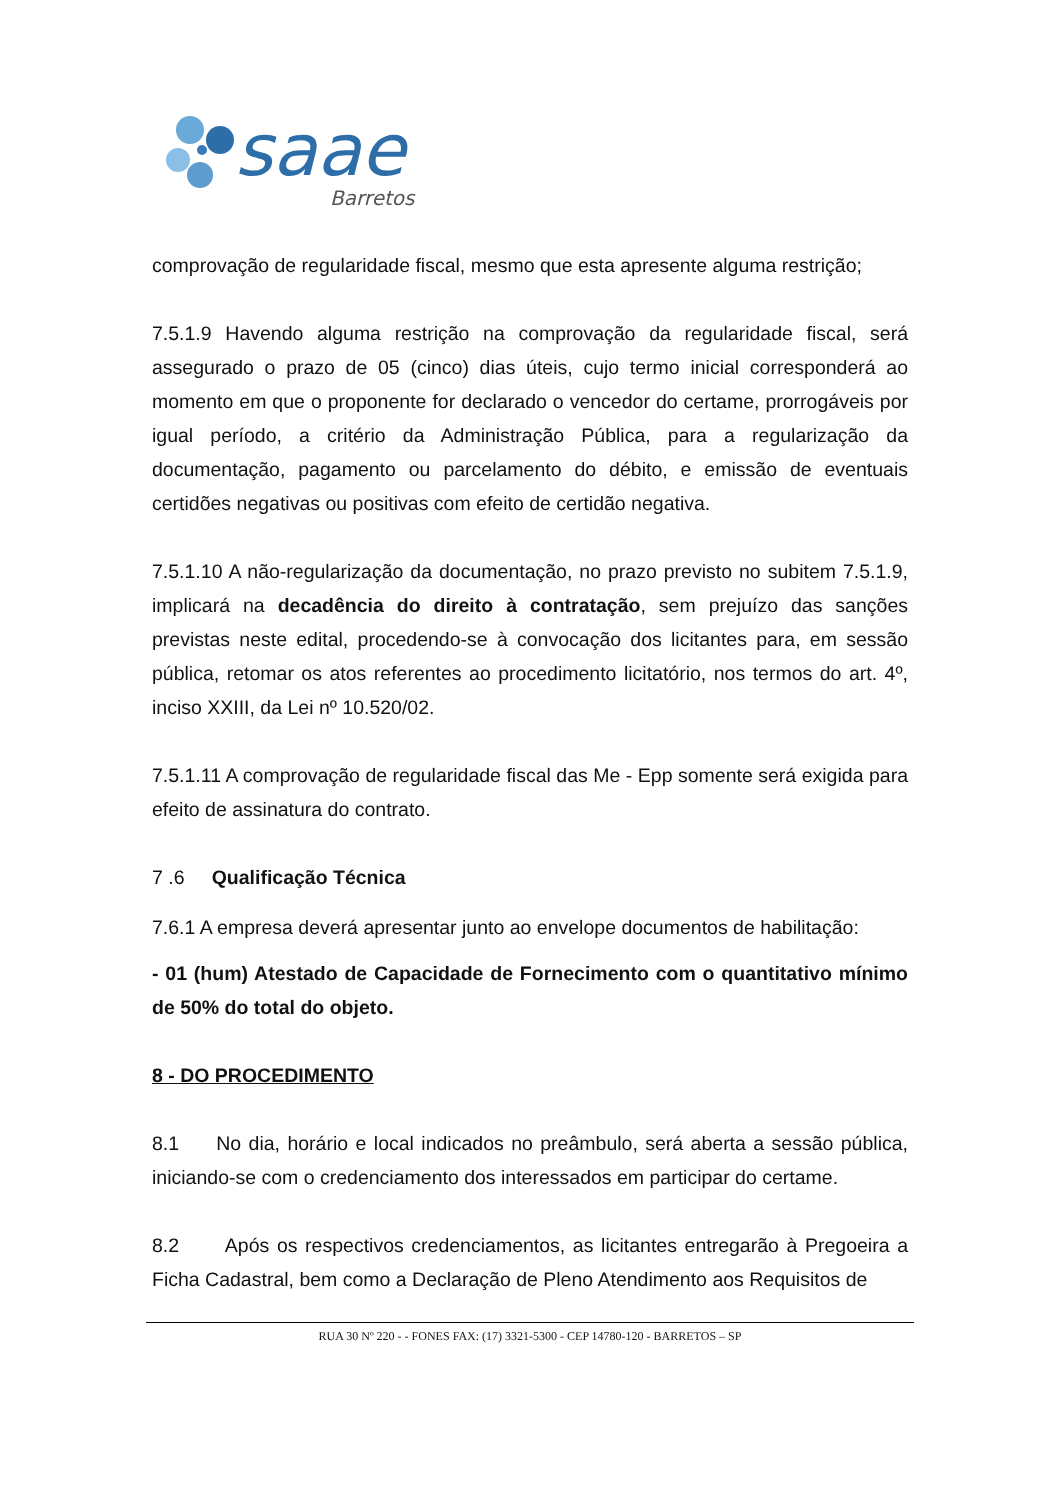saae
Barretos
comprovação de regularidade fiscal, mesmo que esta apresente alguma restrição;
7.5.1.9 Havendo alguma restrição na comprovação da regularidade fiscal, será assegurado o prazo de 05 (cinco) dias úteis, cujo termo inicial corresponderá ao momento em que o proponente for declarado o vencedor do certame, prorrogáveis por igual período, a critério da Administração Pública, para a regularização da documentação, pagamento ou parcelamento do débito, e emissão de eventuais certidões negativas ou positivas com efeito de certidão negativa.
7.5.1.10 A não-regularização da documentação, no prazo previsto no subitem 7.5.1.9, implicará na decadência do direito à contratação, sem prejuízo das sanções previstas neste edital, procedendo-se à convocação dos licitantes para, em sessão pública, retomar os atos referentes ao procedimento licitatório, nos termos do art. 4º, inciso XXIII, da Lei nº 10.520/02.
7.5.1.11 A comprovação de regularidade fiscal das Me - Epp somente será exigida para efeito de assinatura do contrato.
7 .6 Qualificação Técnica
7.6.1 A empresa deverá apresentar junto ao envelope documentos de habilitação:
- 01 (hum) Atestado de Capacidade de Fornecimento com o quantitativo mínimo de 50% do total do objeto.
8 - DO PROCEDIMENTO
8.1 No dia, horário e local indicados no preâmbulo, será aberta a sessão pública, iniciando-se com o credenciamento dos interessados em participar do certame.
8.2 Após os respectivos credenciamentos, as licitantes entregarão à Pregoeira a Ficha Cadastral, bem como a Declaração de Pleno Atendimento aos Requisitos de
RUA 30 Nº 220 - - FONES FAX: (17) 3321-5300 - CEP 14780-120 - BARRETOS – SP